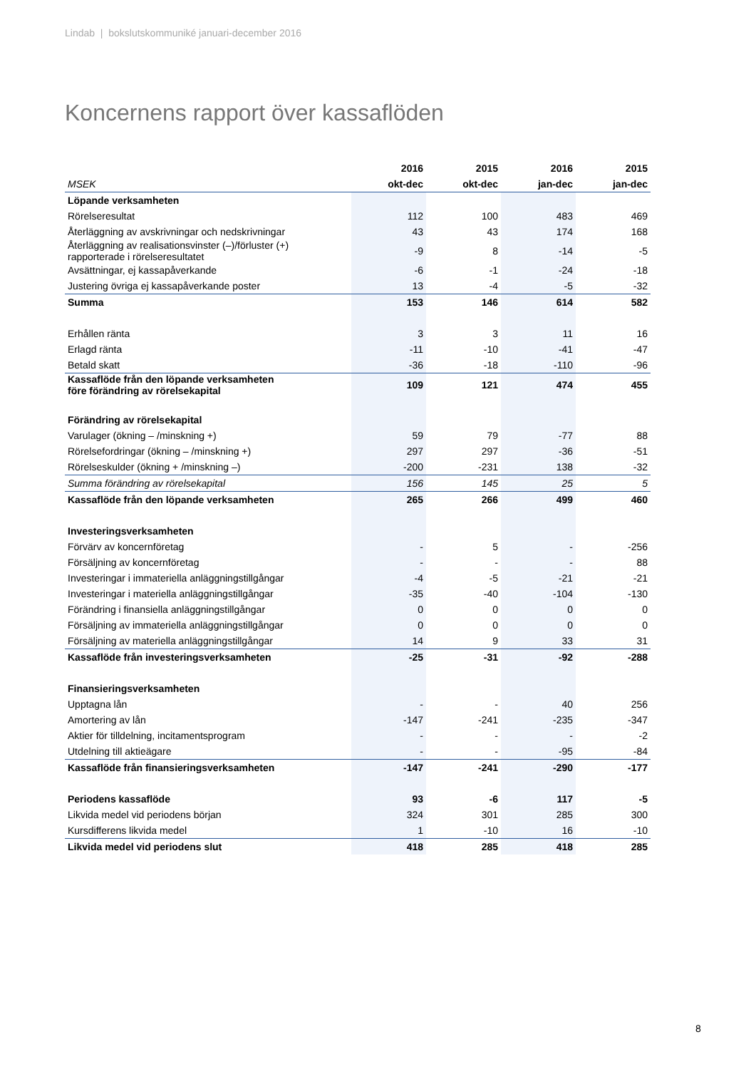Lindab | bokslutskommuniké januari-december 2016
Koncernens rapport över kassaflöden
| | 2016 | 2015 | 2016 | 2015 |
| MSEK | okt-dec | okt-dec | jan-dec | jan-dec |
| Löpande verksamheten | | | | |
| Rörelseresultat | 112 | 100 | 483 | 469 |
| Återläggning av avskrivningar och nedskrivningar | 43 | 43 | 174 | 168 |
| Återläggning av realisationsvinster (–)/förluster (+) rapporterade i rörelseresultatet | -9 | 8 | -14 | -5 |
| Avsättningar, ej kassapåverkande | -6 | -1 | -24 | -18 |
| Justering övriga ej kassapåverkande poster | 13 | -4 | -5 | -32 |
| Summa | 153 | 146 | 614 | 582 |
| Erhållen ränta | 3 | 3 | 11 | 16 |
| Erlagd ränta | -11 | -10 | -41 | -47 |
| Betald skatt | -36 | -18 | -110 | -96 |
| Kassaflöde från den löpande verksamheten före förändring av rörelsekapital | 109 | 121 | 474 | 455 |
| Förändring av rörelsekapital | | | | |
| Varulager (ökning – /minskning +) | 59 | 79 | -77 | 88 |
| Rörelsefordringar (ökning – /minskning +) | 297 | 297 | -36 | -51 |
| Rörelseskulder (ökning + /minskning –) | -200 | -231 | 138 | -32 |
| Summa förändring av rörelsekapital | 156 | 145 | 25 | 5 |
| Kassaflöde från den löpande verksamheten | 265 | 266 | 499 | 460 |
| Investeringsverksamheten | | | | |
| Förvärv av koncernföretag | - | 5 | - | -256 |
| Försäljning av koncernföretag | - | - | - | 88 |
| Investeringar i immateriella anläggningstillgångar | -4 | -5 | -21 | -21 |
| Investeringar i materiella anläggningstillgångar | -35 | -40 | -104 | -130 |
| Förändring i finansiella anläggningstillgångar | 0 | 0 | 0 | 0 |
| Försäljning av immateriella anläggningstillgångar | 0 | 0 | 0 | 0 |
| Försäljning av materiella anläggningstillgångar | 14 | 9 | 33 | 31 |
| Kassaflöde från investeringsverksamheten | -25 | -31 | -92 | -288 |
| Finansieringsverksamheten | | | | |
| Upptagna lån | - | - | 40 | 256 |
| Amortering av lån | -147 | -241 | -235 | -347 |
| Aktier för tilldelning, incitamentsprogram | - | - | - | -2 |
| Utdelning till aktieägare | - | - | -95 | -84 |
| Kassaflöde från finansieringsverksamheten | -147 | -241 | -290 | -177 |
| Periodens kassaflöde | 93 | -6 | 117 | -5 |
| Likvida medel vid periodens början | 324 | 301 | 285 | 300 |
| Kursdifferens likvida medel | 1 | -10 | 16 | -10 |
| Likvida medel vid periodens slut | 418 | 285 | 418 | 285 |
8